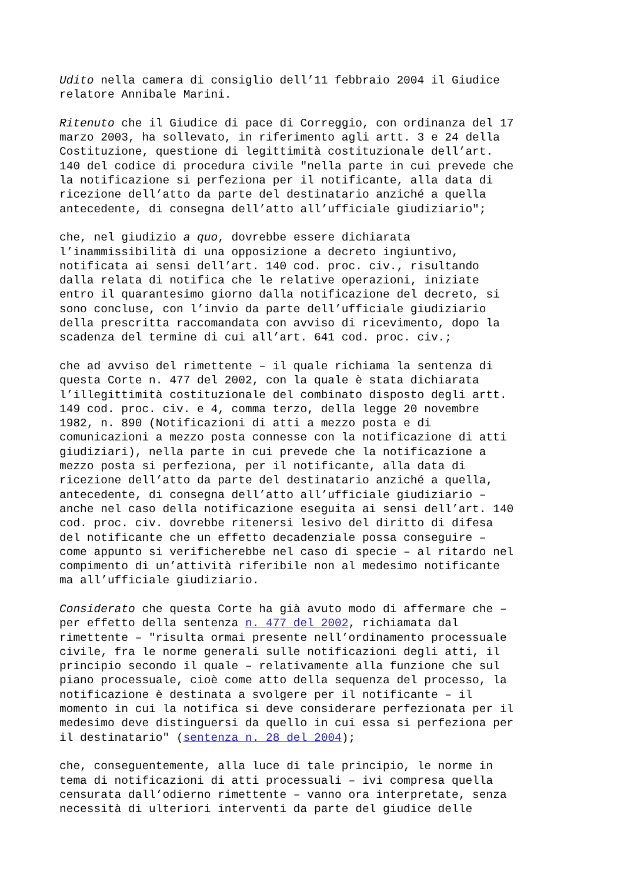Udito nella camera di consiglio dell’11 febbraio 2004 il Giudice relatore Annibale Marini.
Ritenuto che il Giudice di pace di Correggio, con ordinanza del 17 marzo 2003, ha sollevato, in riferimento agli artt. 3 e 24 della Costituzione, questione di legittimità costituzionale dell’art. 140 del codice di procedura civile "nella parte in cui prevede che la notificazione si perfeziona per il notificante, alla data di ricezione dell’atto da parte del destinatario anziché a quella antecedente, di consegna dell’atto all’ufficiale giudiziario";
che, nel giudizio a quo, dovrebbe essere dichiarata l’inammissibilità di una opposizione a decreto ingiuntivo, notificata ai sensi dell’art. 140 cod. proc. civ., risultando dalla relata di notifica che le relative operazioni, iniziate entro il quarantesimo giorno dalla notificazione del decreto, si sono concluse, con l’invio da parte dell’ufficiale giudiziario della prescritta raccomandata con avviso di ricevimento, dopo la scadenza del termine di cui all’art. 641 cod. proc. civ.;
che ad avviso del rimettente – il quale richiama la sentenza di questa Corte n. 477 del 2002, con la quale è stata dichiarata l’illegittimità costituzionale del combinato disposto degli artt. 149 cod. proc. civ. e 4, comma terzo, della legge 20 novembre 1982, n. 890 (Notificazioni di atti a mezzo posta e di comunicazioni a mezzo posta connesse con la notificazione di atti giudiziari), nella parte in cui prevede che la notificazione a mezzo posta si perfeziona, per il notificante, alla data di ricezione dell’atto da parte del destinatario anziché a quella, antecedente, di consegna dell’atto all’ufficiale giudiziario – anche nel caso della notificazione eseguita ai sensi dell’art. 140 cod. proc. civ. dovrebbe ritenersi lesivo del diritto di difesa del notificante che un effetto decadenziale possa conseguire – come appunto si verificherebbe nel caso di specie – al ritardo nel compimento di un’attività riferibile non al medesimo notificante ma all’ufficiale giudiziario.
Considerato che questa Corte ha già avuto modo di affermare che – per effetto della sentenza n. 477 del 2002, richiamata dal rimettente – "risulta ormai presente nell’ordinamento processuale civile, fra le norme generali sulle notificazioni degli atti, il principio secondo il quale – relativamente alla funzione che sul piano processuale, cioè come atto della sequenza del processo, la notificazione è destinata a svolgere per il notificante – il momento in cui la notifica si deve considerare perfezionata per il medesimo deve distinguersi da quello in cui essa si perfeziona per il destinatario" (sentenza n. 28 del 2004);
che, conseguentemente, alla luce di tale principio, le norme in tema di notificazioni di atti processuali – ivi compresa quella censurata dall’odierno rimettente – vanno ora interpretate, senza necessità di ulteriori interventi da parte del giudice delle